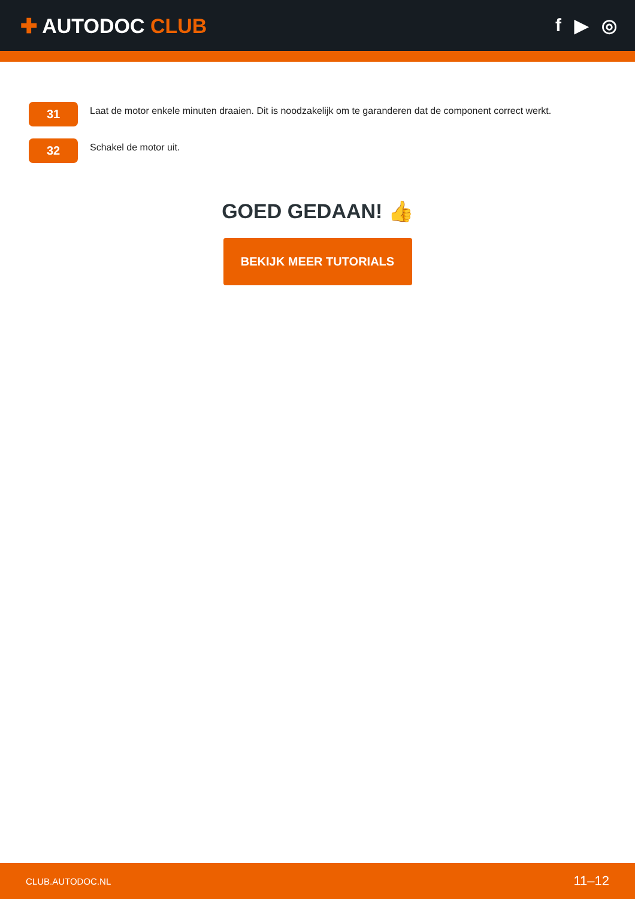✚ AUTODOC CLUB f ▶ ◎
31
Laat de motor enkele minuten draaien. Dit is noodzakelijk om te garanderen dat de component correct werkt.
32
Schakel de motor uit.
GOED GEDAAN! 👍
BEKIJK MEER TUTORIALS
CLUB.AUTODOC.NL 11–12